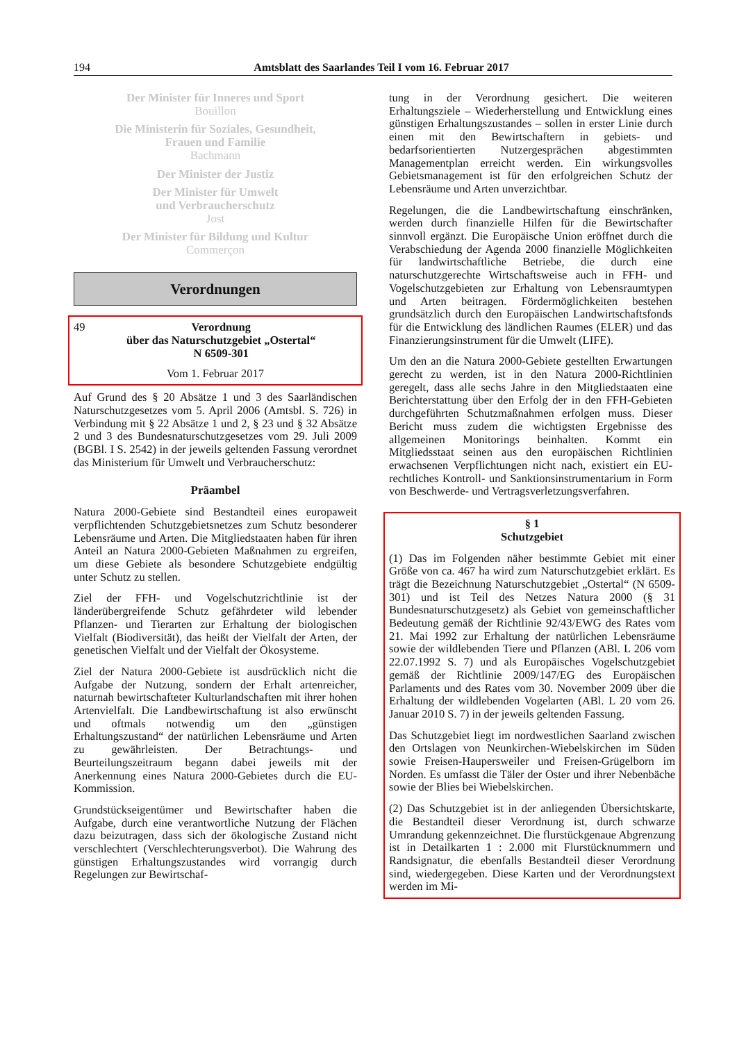194 Amtsblatt des Saarlandes Teil I vom 16. Februar 2017
Der Minister für Inneres und Sport
Bouillon
Die Ministerin für Soziales, Gesundheit,
Frauen und Familie
Bachmann
Der Minister der Justiz
Der Minister für Umwelt
und Verbraucherschutz
Jost
Der Minister für Bildung und Kultur
Commerçon
Verordnungen
49 Verordnung
über das Naturschutzgebiet „Ostertal“
N 6509-301
Vom 1. Februar 2017
Auf Grund des § 20 Absätze 1 und 3 des Saarländischen Naturschutzgesetzes vom 5. April 2006 (Amtsbl. S. 726) in Verbindung mit § 22 Absätze 1 und 2, § 23 und § 32 Absätze 2 und 3 des Bundesnaturschutzgesetzes vom 29. Juli 2009 (BGBl. I S. 2542) in der jeweils geltenden Fassung verordnet das Ministerium für Umwelt und Verbraucherschutz:
Präambel
Natura 2000-Gebiete sind Bestandteil eines europaweit verpflichtenden Schutzgebietsnetzes zum Schutz besonderer Lebensräume und Arten. Die Mitgliedstaaten haben für ihren Anteil an Natura 2000-Gebieten Maßnahmen zu ergreifen, um diese Gebiete als besondere Schutzgebiete endgültig unter Schutz zu stellen.
Ziel der FFH- und Vogelschutzrichtlinie ist der länderübergreifende Schutz gefährdeter wild lebender Pflanzen- und Tierarten zur Erhaltung der biologischen Vielfalt (Biodiversität), das heißt der Vielfalt der Arten, der genetischen Vielfalt und der Vielfalt der Ökosysteme.
Ziel der Natura 2000-Gebiete ist ausdrücklich nicht die Aufgabe der Nutzung, sondern der Erhalt artenreicher, naturnah bewirtschafteter Kulturlandschaften mit ihrer hohen Artenvielfalt. Die Landbewirtschaftung ist also erwünscht und oftmals notwendig um den „günstigen Erhaltungszustand“ der natürlichen Lebensräume und Arten zu gewährleisten. Der Betrachtungs- und Beurteilungszeitraum begann dabei jeweils mit der Anerkennung eines Natura 2000-Gebietes durch die EU-Kommission.
Grundstückseigentümer und Bewirtschafter haben die Aufgabe, durch eine verantwortliche Nutzung der Flächen dazu beizutragen, dass sich der ökologische Zustand nicht verschlechtert (Verschlechterungsverbot). Die Wahrung des günstigen Erhaltungszustandes wird vorrangig durch Regelungen zur Bewirtschaf-
tung in der Verordnung gesichert. Die weiteren Erhaltungsziele – Wiederherstellung und Entwicklung eines günstigen Erhaltungszustandes – sollen in erster Linie durch einen mit den Bewirtschaftern in gebiets- und bedarfsorientierten Nutzergesprächen abgestimmten Managementplan erreicht werden. Ein wirkungsvolles Gebietsmanagement ist für den erfolgreichen Schutz der Lebensräume und Arten unverzichtbar.
Regelungen, die die Landbewirtschaftung einschränken, werden durch finanzielle Hilfen für die Bewirtschafter sinnvoll ergänzt. Die Europäische Union eröffnet durch die Verabschiedung der Agenda 2000 finanzielle Möglichkeiten für landwirtschaftliche Betriebe, die durch eine naturschutzgerechte Wirtschaftsweise auch in FFH- und Vogelschutzgebieten zur Erhaltung von Lebensraumtypen und Arten beitragen. Fördermöglichkeiten bestehen grundsätzlich durch den Europäischen Landwirtschaftsfonds für die Entwicklung des ländlichen Raumes (ELER) und das Finanzierungsinstrument für die Umwelt (LIFE).
Um den an die Natura 2000-Gebiete gestellten Erwartungen gerecht zu werden, ist in den Natura 2000-Richtlinien geregelt, dass alle sechs Jahre in den Mitgliedstaaten eine Berichterstattung über den Erfolg der in den FFH-Gebieten durchgeführten Schutzmaßnahmen erfolgen muss. Dieser Bericht muss zudem die wichtigsten Ergebnisse des allgemeinen Monitorings beinhalten. Kommt ein Mitgliedsstaat seinen aus den europäischen Richtlinien erwachsenen Verpflichtungen nicht nach, existiert ein EU-rechtliches Kontroll- und Sanktionsinstrumentarium in Form von Beschwerde- und Vertragsverletzungsverfahren.
§ 1
Schutzgebiet
(1) Das im Folgenden näher bestimmte Gebiet mit einer Größe von ca. 467 ha wird zum Naturschutzgebiet erklärt. Es trägt die Bezeichnung Naturschutzgebiet „Ostertal“ (N 6509-301) und ist Teil des Netzes Natura 2000 (§ 31 Bundesnaturschutzgesetz) als Gebiet von gemeinschaftlicher Bedeutung gemäß der Richtlinie 92/43/EWG des Rates vom 21. Mai 1992 zur Erhaltung der natürlichen Lebensräume sowie der wildlebenden Tiere und Pflanzen (ABl. L 206 vom 22.07.1992 S. 7) und als Europäisches Vogelschutzgebiet gemäß der Richtlinie 2009/147/EG des Europäischen Parlaments und des Rates vom 30. November 2009 über die Erhaltung der wildlebenden Vogelarten (ABl. L 20 vom 26. Januar 2010 S. 7) in der jeweils geltenden Fassung.
Das Schutzgebiet liegt im nordwestlichen Saarland zwischen den Ortslagen von Neunkirchen-Wiebelskirchen im Süden sowie Freisen-Haupersweiler und Freisen-Grügelborn im Norden. Es umfasst die Täler der Oster und ihrer Nebenbäche sowie der Blies bei Wiebelskirchen.
(2) Das Schutzgebiet ist in der anliegenden Übersichtskarte, die Bestandteil dieser Verordnung ist, durch schwarze Umrandung gekennzeichnet. Die flurstückgenaue Abgrenzung ist in Detailkarten 1 : 2.000 mit Flurstücknummern und Randsignatur, die ebenfalls Bestandteil dieser Verordnung sind, wiedergegeben. Diese Karten und der Verordnungstext werden im Mi-